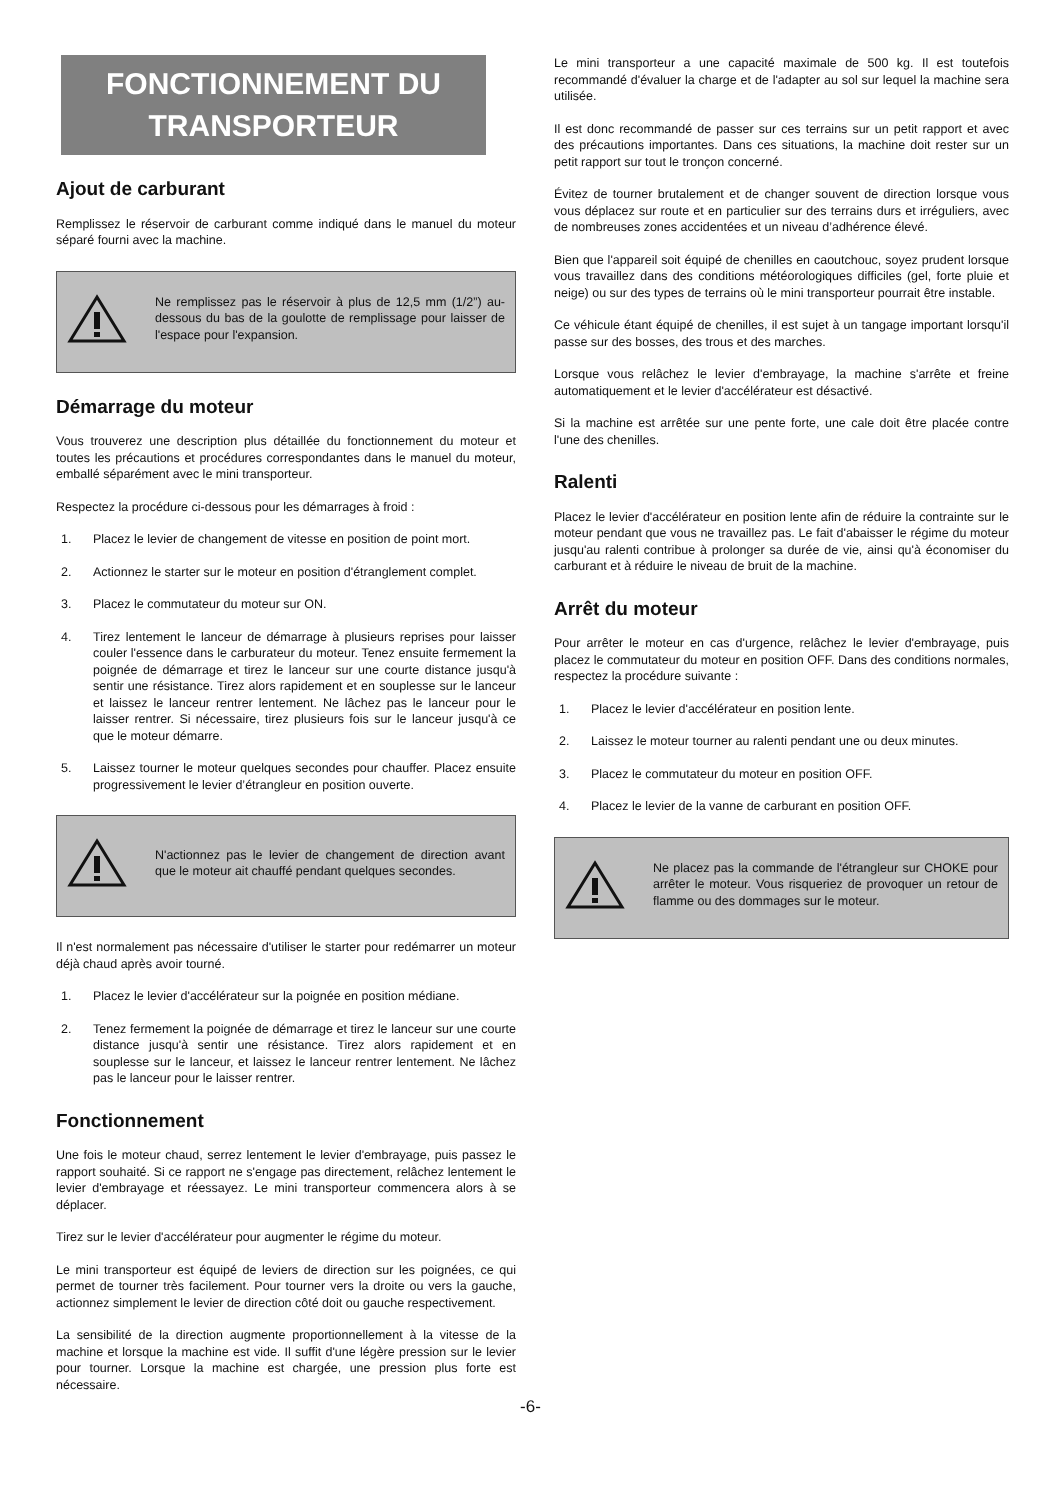FONCTIONNEMENT DU TRANSPORTEUR
Ajout de carburant
Remplissez le réservoir de carburant comme indiqué dans le manuel du moteur séparé fourni avec la machine.
Ne remplissez pas le réservoir à plus de 12,5 mm (1/2”) au-dessous du bas de la goulotte de remplissage pour laisser de l'espace pour l'expansion.
Démarrage du moteur
Vous trouverez une description plus détaillée du fonctionnement du moteur et toutes les précautions et procédures correspondantes dans le manuel du moteur, emballé séparément avec le mini transporteur.
Respectez la procédure ci-dessous pour les démarrages à froid :
1. Placez le levier de changement de vitesse en position de point mort.
2. Actionnez le starter sur le moteur en position d'étranglement complet.
3. Placez le commutateur du moteur sur ON.
4. Tirez lentement le lanceur de démarrage à plusieurs reprises pour laisser couler l'essence dans le carburateur du moteur. Tenez ensuite fermement la poignée de démarrage et tirez le lanceur sur une courte distance jusqu'à sentir une résistance. Tirez alors rapidement et en souplesse sur le lanceur et laissez le lanceur rentrer lentement. Ne lâchez pas le lanceur pour le laisser rentrer. Si nécessaire, tirez plusieurs fois sur le lanceur jusqu'à ce que le moteur démarre.
5. Laissez tourner le moteur quelques secondes pour chauffer. Placez ensuite progressivement le levier d’étrangleur en position ouverte.
N'actionnez pas le levier de changement de direction avant que le moteur ait chauffé pendant quelques secondes.
Il n'est normalement pas nécessaire d'utiliser le starter pour redémarrer un moteur déjà chaud après avoir tourné.
1. Placez le levier d'accélérateur sur la poignée en position médiane.
2. Tenez fermement la poignée de démarrage et tirez le lanceur sur une courte distance jusqu'à sentir une résistance. Tirez alors rapidement et en souplesse sur le lanceur, et laissez le lanceur rentrer lentement. Ne lâchez pas le lanceur pour le laisser rentrer.
Fonctionnement
Une fois le moteur chaud, serrez lentement le levier d'embrayage, puis passez le rapport souhaité. Si ce rapport ne s'engage pas directement, relâchez lentement le levier d'embrayage et réessayez. Le mini transporteur commencera alors à se déplacer.
Tirez sur le levier d'accélérateur pour augmenter le régime du moteur.
Le mini transporteur est équipé de leviers de direction sur les poignées, ce qui permet de tourner très facilement. Pour tourner vers la droite ou vers la gauche, actionnez simplement le levier de direction côté doit ou gauche respectivement.
La sensibilité de la direction augmente proportionnellement à la vitesse de la machine et lorsque la machine est vide. Il suffit d'une légère pression sur le levier pour tourner. Lorsque la machine est chargée, une pression plus forte est nécessaire.
Le mini transporteur a une capacité maximale de 500 kg. Il est toutefois recommandé d'évaluer la charge et de l'adapter au sol sur lequel la machine sera utilisée.
Il est donc recommandé de passer sur ces terrains sur un petit rapport et avec des précautions importantes. Dans ces situations, la machine doit rester sur un petit rapport sur tout le tronçon concerné.
Évitez de tourner brutalement et de changer souvent de direction lorsque vous vous déplacez sur route et en particulier sur des terrains durs et irréguliers, avec de nombreuses zones accidentées et un niveau d’adhérence élevé.
Bien que l'appareil soit équipé de chenilles en caoutchouc, soyez prudent lorsque vous travaillez dans des conditions météorologiques difficiles (gel, forte pluie et neige) ou sur des types de terrains où le mini transporteur pourrait être instable.
Ce véhicule étant équipé de chenilles, il est sujet à un tangage important lorsqu'il passe sur des bosses, des trous et des marches.
Lorsque vous relâchez le levier d'embrayage, la machine s'arrête et freine automatiquement et le levier d'accélérateur est désactivé.
Si la machine est arrêtée sur une pente forte, une cale doit être placée contre l'une des chenilles.
Ralenti
Placez le levier d'accélérateur en position lente afin de réduire la contrainte sur le moteur pendant que vous ne travaillez pas. Le fait d'abaisser le régime du moteur jusqu'au ralenti contribue à prolonger sa durée de vie, ainsi qu'à économiser du carburant et à réduire le niveau de bruit de la machine.
Arrêt du moteur
Pour arrêter le moteur en cas d'urgence, relâchez le levier d'embrayage, puis placez le commutateur du moteur en position OFF. Dans des conditions normales, respectez la procédure suivante :
1. Placez le levier d'accélérateur en position lente.
2. Laissez le moteur tourner au ralenti pendant une ou deux minutes.
3. Placez le commutateur du moteur en position OFF.
4. Placez le levier de la vanne de carburant en position OFF.
Ne placez pas la commande de l'étrangleur sur CHOKE pour arrêter le moteur. Vous risqueriez de provoquer un retour de flamme ou des dommages sur le moteur.
-6-